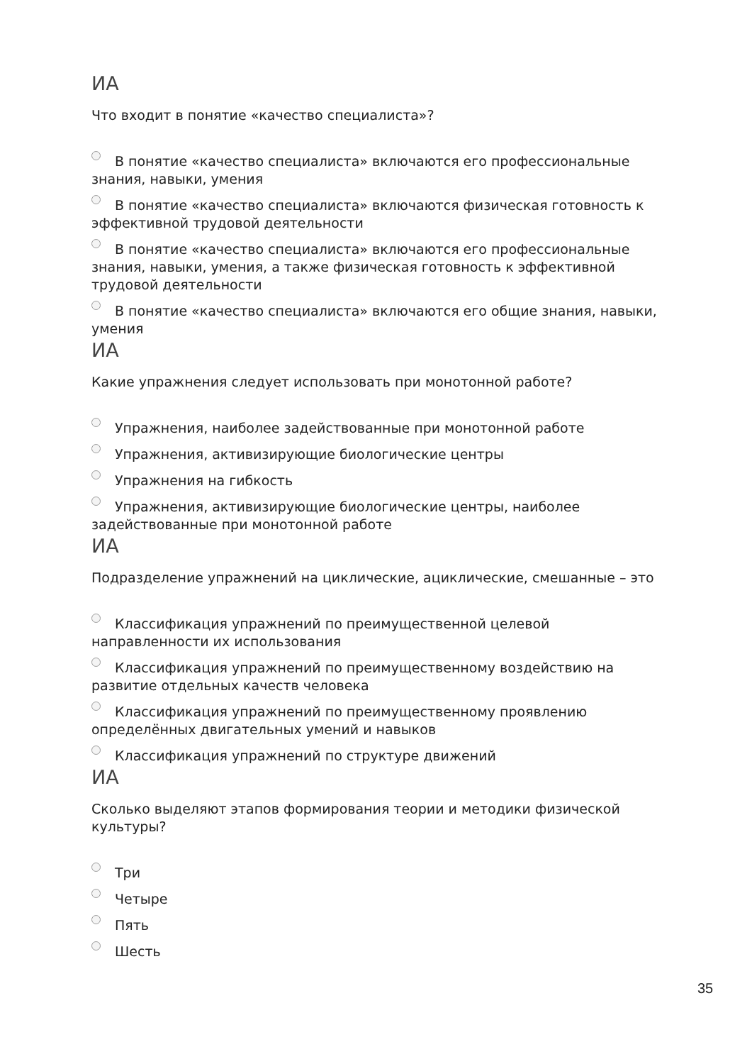ИА
Что входит в понятие «качество специалиста»?
В понятие «качество специалиста» включаются его профессиональные знания, навыки, умения
В понятие «качество специалиста» включаются физическая готовность к эффективной трудовой деятельности
В понятие «качество специалиста» включаются его профессиональные знания, навыки, умения, а также физическая готовность к эффективной трудовой деятельности
В понятие «качество специалиста» включаются его общие знания, навыки, умения
ИА
Какие упражнения следует использовать при монотонной работе?
Упражнения, наиболее задействованные при монотонной работе
Упражнения, активизирующие биологические центры
Упражнения на гибкость
Упражнения, активизирующие биологические центры, наиболее задействованные при монотонной работе
ИА
Подразделение упражнений на циклические, ациклические, смешанные – это
Классификация упражнений по преимущественной целевой направленности их использования
Классификация упражнений по преимущественному воздействию на развитие отдельных качеств человека
Классификация упражнений по преимущественному проявлению определённых двигательных умений и навыков
Классификация упражнений по структуре движений
ИА
Сколько выделяют этапов формирования теории и методики физической культуры?
Три
Четыре
Пять
Шесть
35